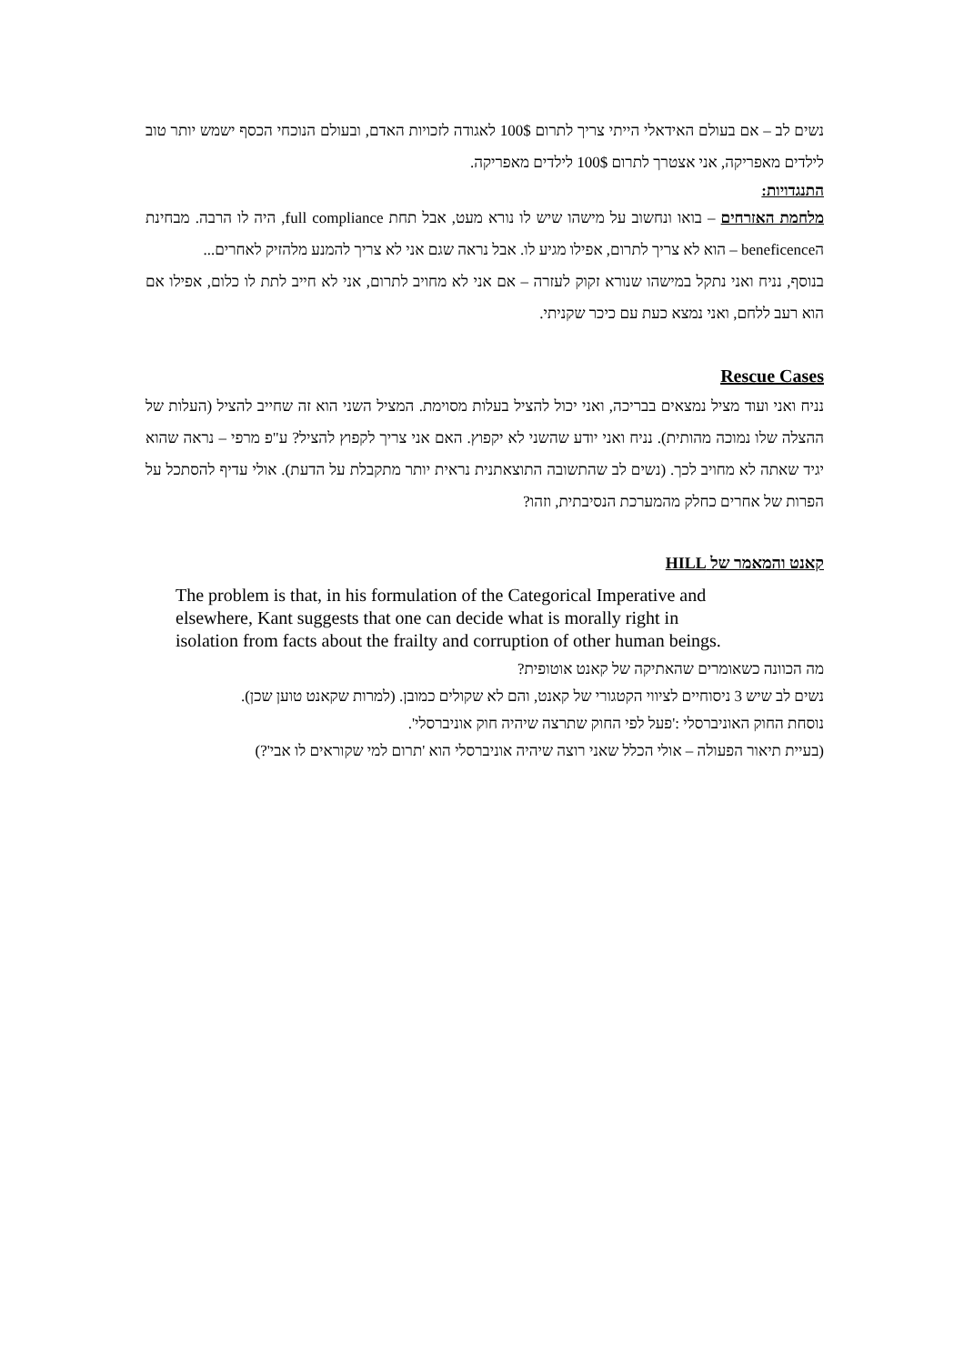נשים לב – אם בעולם האידאלי הייתי צריך לתרום 100$ לאגודה לזכויות האדם, ובעולם הנוכחי הכסף ישמש יותר טוב לילדים מאפריקה, אני אצטרך לתרום 100$ לילדים מאפריקה.
התנגדויות:
מלחמת האזרחים – בואו ונחשוב על מישהו שיש לו נורא מעט, אבל תחת full compliance, היה לו הרבה. מבחינת הbeneficence – הוא לא צריך לתרום, אפילו מגיע לו. אבל נראה שגם אני לא צריך להמנע מלהזיק לאחרים...
בנוסף, נניח ואני נתקל במישהו שנורא זקוק לעזרה – אם אני לא מחויב לתרום, אני לא חייב לתת לו כלום, אפילו אם הוא רעב ללחם, ואני נמצא כעת עם כיכר שקניתי.
Rescue Cases
נניח ואני ועוד מציל נמצאים בבריכה, ואני יכול להציל בעלות מסוימת. המציל השני הוא זה שחייב להציל (העלות של ההצלה שלו נמוכה מהותית). נניח ואני יודע שהשני לא יקפוץ. האם אני צריך לקפוץ להציל? ע"פ מרפי – נראה שהוא יגיד שאתה לא מחויב לכך. (נשים לב שהתשובה התוצאתנית נראית יותר מתקבלת על הדעת). אולי עדיף להסתכל על הפרות של אחרים כחלק מהמערכת הנסיבתית, וזהו?
קאנט והמאמר של HILL
The problem is that, in his formulation of the Categorical Imperative and elsewhere, Kant suggests that one can decide what is morally right in isolation from facts about the frailty and corruption of other human beings.
מה הכוונה כשאומרים שהאתיקה של קאנט אוטופית?
נשים לב שיש 3 ניסוחיים לציווי הקטגורי של קאנט, והם לא שקולים כמובן. (למרות שקאנט טוען שכן).
נוסחת החוק האוניברסלי :'פעל לפי החוק שתרצה שיהיה חוק אוניברסלי'.
(בעיית תיאור הפעולה – אולי הכלל שאני רוצה שיהיה אוניברסלי הוא 'תרום למי שקוראים לו אבי'?)